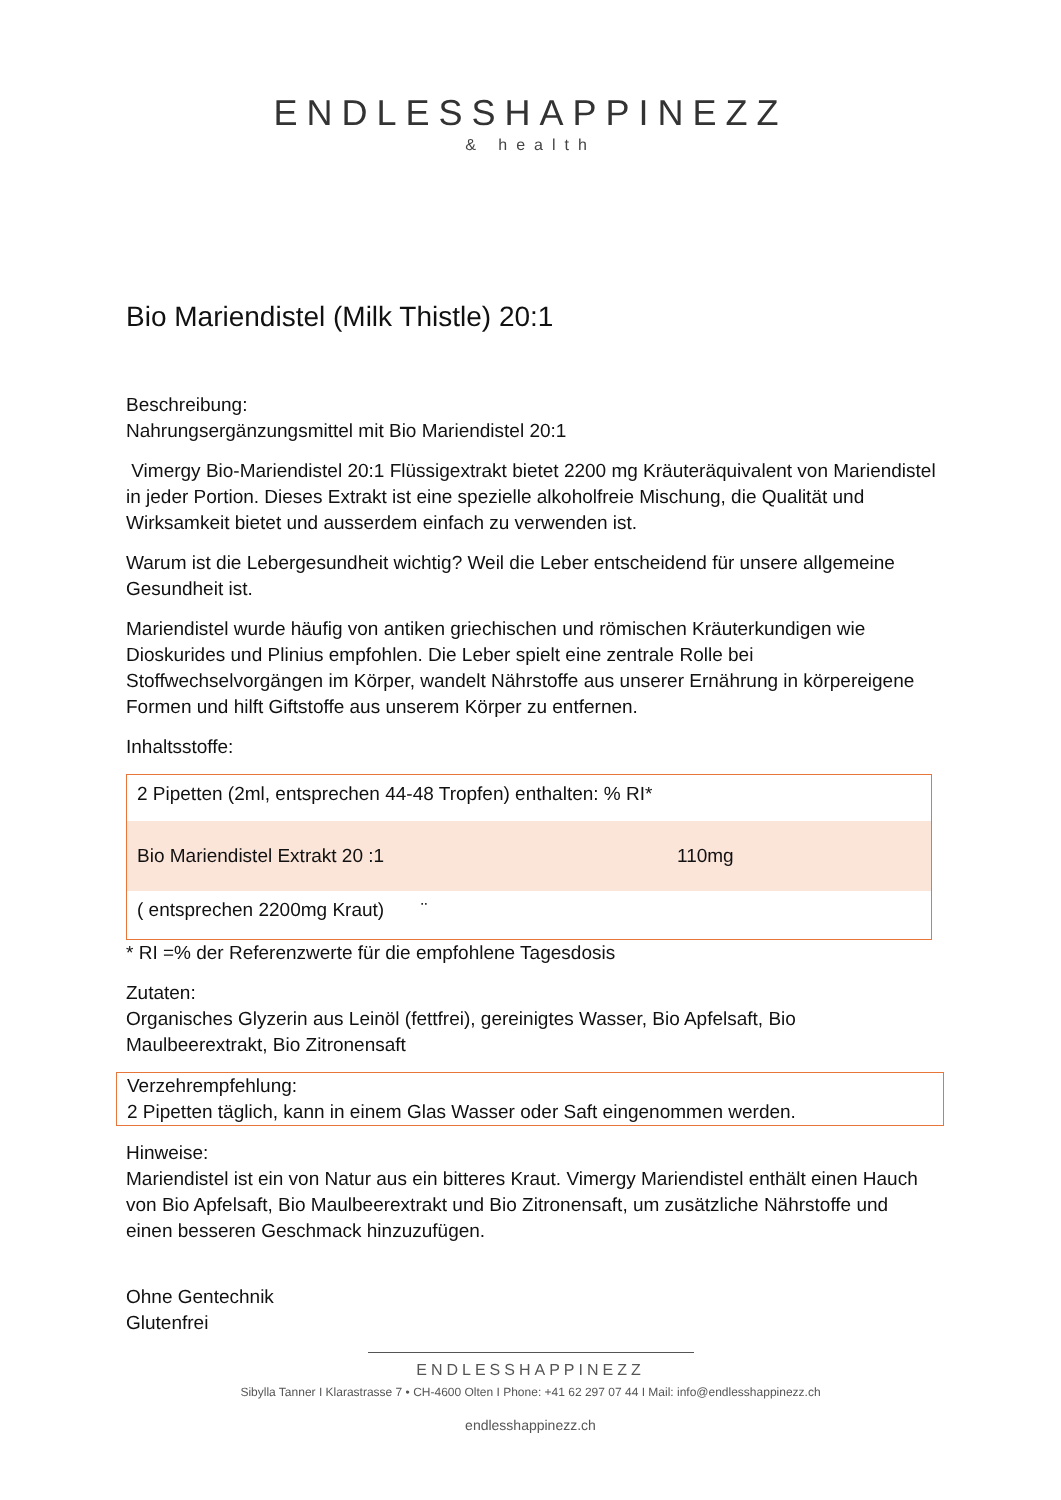ENDLESSHAPPINEZZ
& health
Bio Mariendistel (Milk Thistle) 20:1
Beschreibung:
Nahrungsergänzungsmittel mit Bio Mariendistel 20:1
Vimergy Bio-Mariendistel 20:1 Flüssigextrakt bietet 2200 mg Kräuteräquivalent von Mariendistel in jeder Portion. Dieses Extrakt ist eine spezielle alkoholfreie Mischung, die Qualität und Wirksamkeit bietet und ausserdem einfach zu verwenden ist.
Warum ist die Lebergesundheit wichtig? Weil die Leber entscheidend für unsere allgemeine Gesundheit ist.
Mariendistel wurde häufig von antiken griechischen und römischen Kräuterkundigen wie Dioskurides und Plinius empfohlen. Die Leber spielt eine zentrale Rolle bei Stoffwechselvorgängen im Körper, wandelt Nährstoffe aus unserer Ernährung in körpereigene Formen und hilft Giftstoffe aus unserem Körper zu entfernen.
Inhaltsstoffe:
| 2 Pipetten (2ml, entsprechen 44-48 Tropfen) enthalten: % RI* | |
| Bio Mariendistel Extrakt 20 :1 | 110mg |
| ( entsprechen 2200mg Kraut) ¨ | |
* RI =% der Referenzwerte für die empfohlene Tagesdosis
Zutaten:
Organisches Glyzerin aus Leinöl (fettfrei), gereinigtes Wasser, Bio Apfelsaft, Bio Maulbeerextrakt, Bio Zitronensaft
Verzehrempfehlung:
2 Pipetten täglich, kann in einem Glas Wasser oder Saft eingenommen werden.
Hinweise:
Mariendistel ist ein von Natur aus ein bitteres Kraut. Vimergy Mariendistel enthält einen Hauch von Bio Apfelsaft, Bio Maulbeerextrakt und Bio Zitronensaft, um zusätzliche Nährstoffe und einen besseren Geschmack hinzuzufügen.
Ohne Gentechnik
Glutenfrei
ENDLESSHAPPINEZZ
Sibylla Tanner I Klarastrasse 7 • CH-4600 Olten I Phone: +41 62 297 07 44 I Mail: info@endlesshappinezz.ch
endlesshappinezz.ch